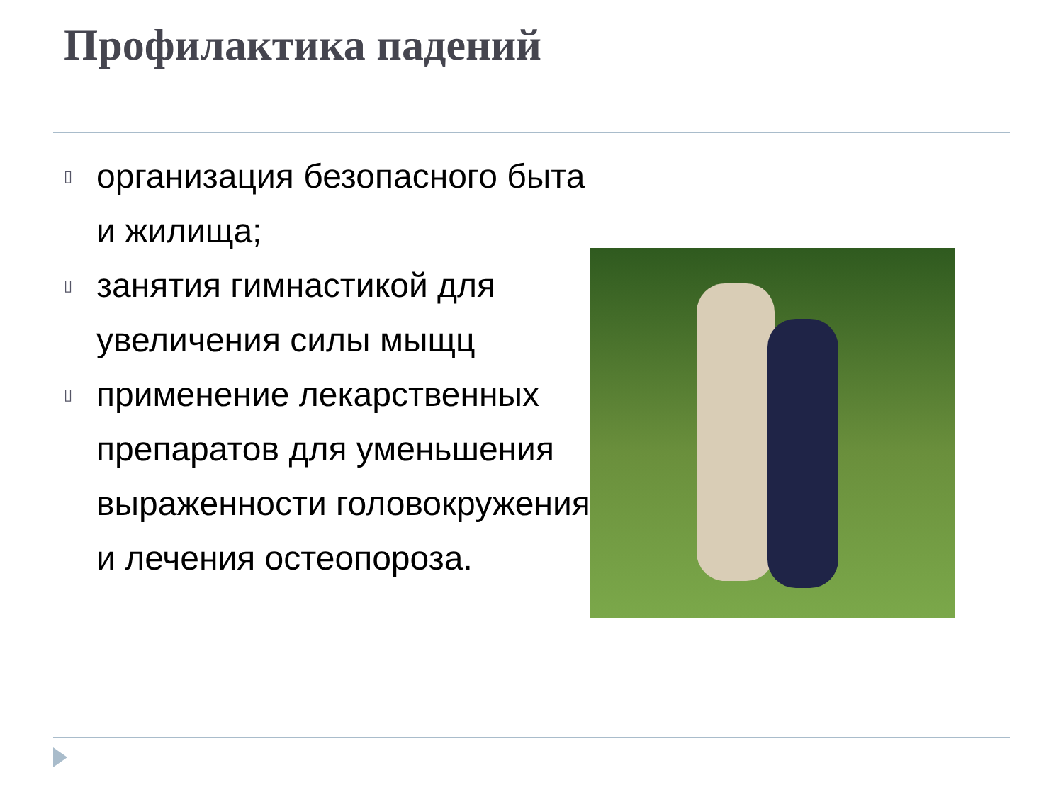Профилактика падений
▯ организация безопасного быта и жилища;
▯ занятия гимнастикой для увеличения силы мыщц
▯ применение лекарственных препаратов для уменьшения выраженности головокружения и лечения остеопороза.